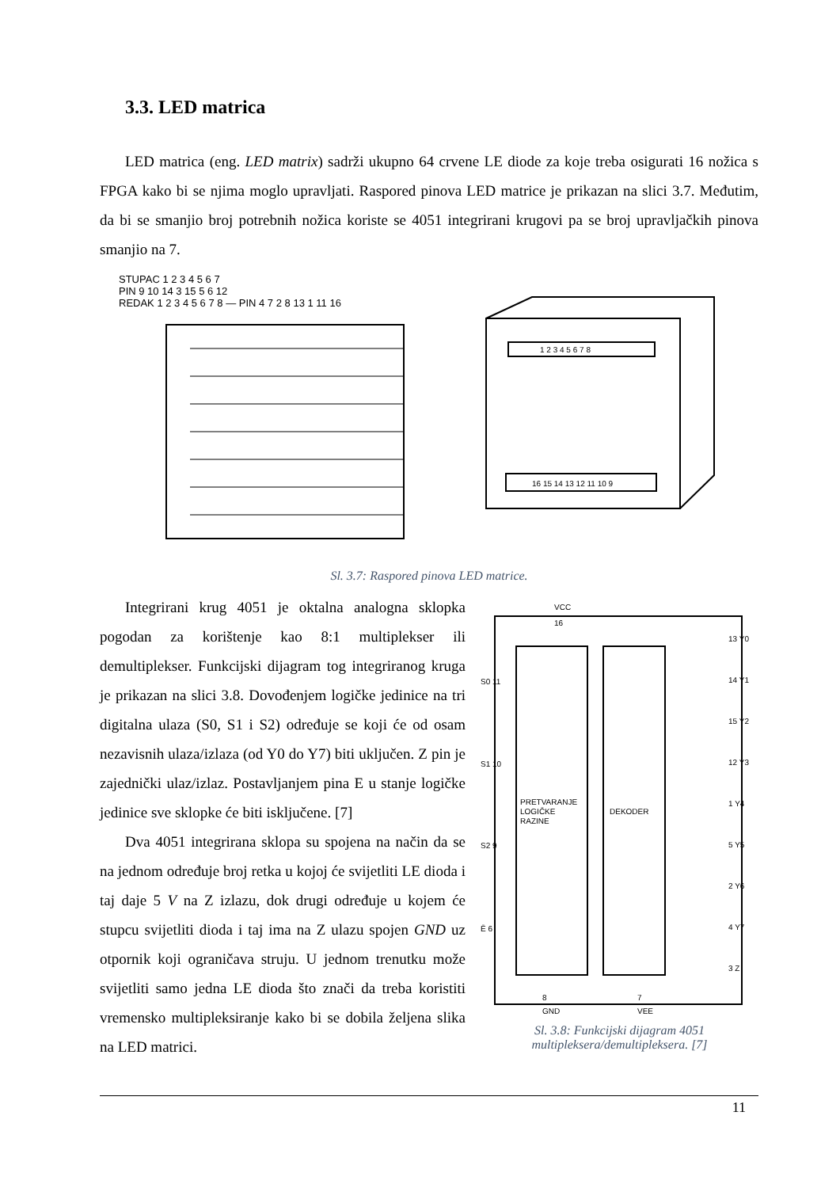3.3. LED matrica
LED matrica (eng. LED matrix) sadrži ukupno 64 crvene LE diode za koje treba osigurati 16 nožica s FPGA kako bi se njima moglo upravljati. Raspored pinova LED matrice je prikazan na slici 3.7. Međutim, da bi se smanjio broj potrebnih nožica koriste se 4051 integrirani krugovi pa se broj upravljačkih pinova smanjio na 7.
STUPAC 1 2 3 4 5 6 7
PIN 9 10 14 3 15 5 6 12
REDAK 1 2 3 4 5 6 7 8 — PIN 4 7 2 8 13 1 11 16
1 2 3 4 5 6 7 8
16 15 14 13 12 11 10 9
Sl. 3.7: Raspored pinova LED matrice.
Integrirani krug 4051 je oktalna analogna sklopka pogodan za korištenje kao 8:1 multiplekser ili demultiplekser. Funkcijski dijagram tog integriranog kruga je prikazan na slici 3.8. Dovođenjem logičke jedinice na tri digitalna ulaza (S0, S1 i S2) određuje se koji će od osam nezavisnih ulaza/izlaza (od Y0 do Y7) biti uključen. Z pin je zajednički ulaz/izlaz. Postavljanjem pina E u stanje logičke jedinice sve sklopke će biti isključene. [7]
Dva 4051 integrirana sklopa su spojena na način da se na jednom određuje broj retka u kojoj će svijetliti LE dioda i taj daje 5 V na Z izlazu, dok drugi određuje u kojem će stupcu svijetliti dioda i taj ima na Z ulazu spojen GND uz otpornik koji ograničava struju. U jednom trenutku može svijetliti samo jedna LE dioda što znači da treba koristiti vremensko multipleksiranje kako bi se dobila željena slika na LED matrici.
VCC
16
S0 11
S1 10
S2 9
Ē 6
PRETVARANJE
LOGIČKE
RAZINE
DEKODER
13 Y0
14 Y1
15 Y2
12 Y3
1 Y4
5 Y5
2 Y6
4 Y7
3 Z
8
GND
7
VEE
Sl. 3.8: Funkcijski dijagram 4051 multipleksera/demultipleksera. [7]
11